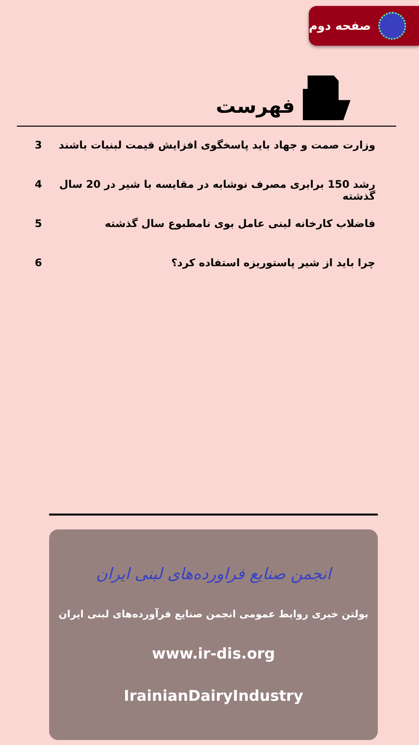صفحه دوم
فهرست
وزارت صمت و جهاد باید پاسخگوی افزایش قیمت لبنیات باشند 3
رشد 150 برابری مصرف نوشابه در مقایسه با شیر در 20 سال گذشته 4
فاضلاب کارخانه لبنی عامل بوی نامطبوع سال گذشته 5
چرا باید از شیر پاستوریزه استفاده کرد؟ 6
انجمن صنایع فراورده‌های لبنی ایران
بولتن خبری روابط عمومی انجمن صنایع فرآورده‌های لبنی ایران
www.ir-dis.org
IrainianDairyIndustry